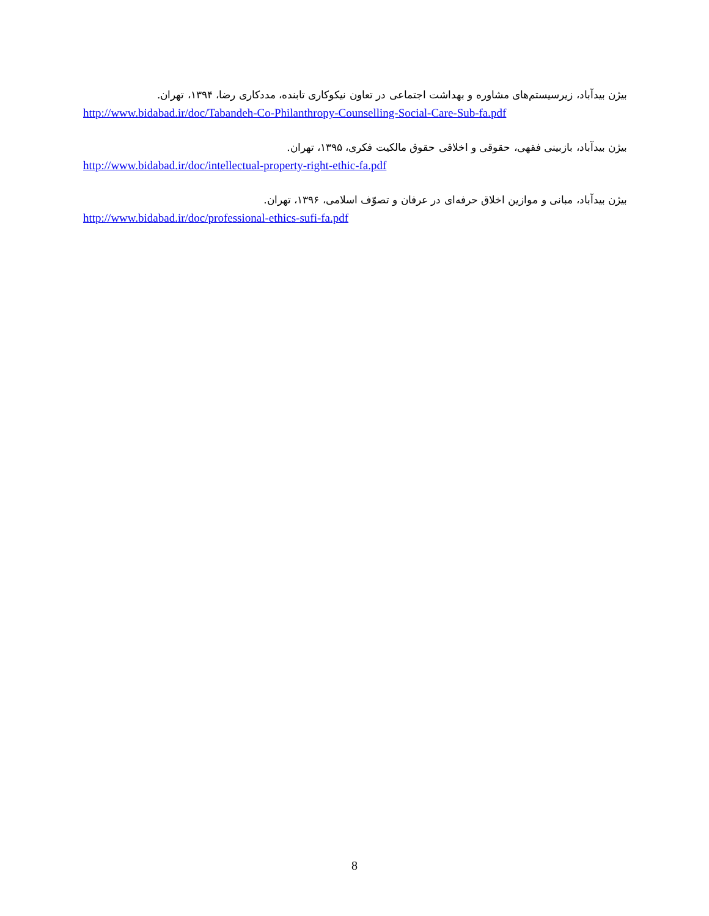بیژن بیدآباد، زیرسیستم‌های مشاوره و بهداشت اجتماعی در تعاون نیکوکاری تابنده، مددکاری رضا، ۱۳۹۴، تهران.
http://www.bidabad.ir/doc/Tabandeh-Co-Philanthropy-Counselling-Social-Care-Sub-fa.pdf
بیژن بیدآباد، بازبینی فقهی، حقوقی و اخلاقی حقوق مالکیت فکری، ۱۳۹۵، تهران.
http://www.bidabad.ir/doc/intellectual-property-right-ethic-fa.pdf
بیژن بیدآباد، مبانی و موازین اخلاق حرفه‌ای در عرفان و تصوّف اسلامی، ۱۳۹۶، تهران.
http://www.bidabad.ir/doc/professional-ethics-sufi-fa.pdf
8